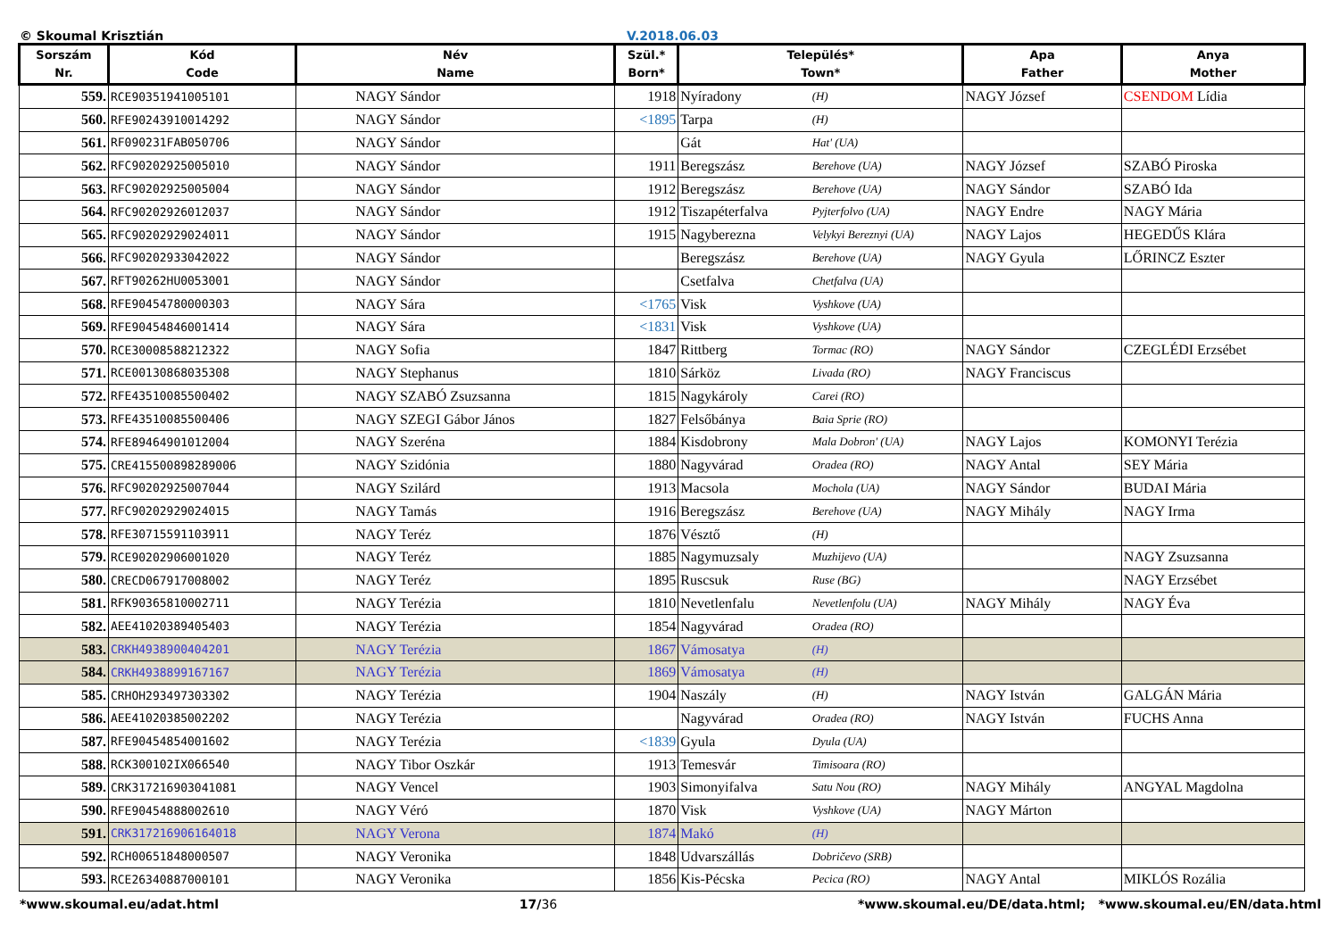© Skoumal Krisztián V.2018.06.03
| Sorszám Nr. | Kód Code | Név Name | Szül.* Born* | Település* Town* | | Apa Father | Anya Mother |
| --- | --- | --- | --- | --- | --- | --- | --- |
| 559. | RCE90351941005101 | NAGY Sándor | 1918 | Nyíradony | (H) | NAGY József | CSENDOM Lídia |
| 560. | RFE90243910014292 | NAGY Sándor | <1895 | Tarpa | (H) | | |
| 561. | RF090231FAB050706 | NAGY Sándor | | Gát | Hat' (UA) | | |
| 562. | RFC90202925005010 | NAGY Sándor | 1911 | Beregszász | Berehove (UA) | NAGY József | SZABÓ Piroska |
| 563. | RFC90202925005004 | NAGY Sándor | 1912 | Beregszász | Berehove (UA) | NAGY Sándor | SZABÓ Ida |
| 564. | RFC90202926012037 | NAGY Sándor | 1912 | Tiszapéterfalva | Pyjterfolvo (UA) | NAGY Endre | NAGY Mária |
| 565. | RFC90202929024011 | NAGY Sándor | 1915 | Nagyberezna | Velykyi Bereznyi (UA) | NAGY Lajos | HEGEDŰS Klára |
| 566. | RFC90202933042022 | NAGY Sándor | | Beregszász | Berehove (UA) | NAGY Gyula | LŐRINCZ Eszter |
| 567. | RFT90262HU0053001 | NAGY Sándor | | Csetfalva | Chetfalva (UA) | | |
| 568. | RFE90454780000303 | NAGY Sára | <1765 | Visk | Vyshkove (UA) | | |
| 569. | RFE90454846001414 | NAGY Sára | <1831 | Visk | Vyshkove (UA) | | |
| 570. | RCE30008588212322 | NAGY Sofia | 1847 | Rittberg | Tormac (RO) | NAGY Sándor | CZEGLÉDI Erzsébet |
| 571. | RCE00130868035308 | NAGY Stephanus | 1810 | Sárköz | Livada (RO) | NAGY Franciscus | |
| 572. | RFE43510085500402 | NAGY SZABÓ Zsuzsanna | 1815 | Nagykároly | Carei (RO) | | |
| 573. | RFE43510085500406 | NAGY SZEGI Gábor János | 1827 | Felsőbánya | Baia Sprie (RO) | | |
| 574. | RFE89464901012004 | NAGY Szeréna | 1884 | Kisdobrony | Mala Dobron' (UA) | NAGY Lajos | KOMONYI Terézia |
| 575. | CRE415500898289006 | NAGY Szidónia | 1880 | Nagyvárad | Oradea (RO) | NAGY Antal | SEY Mária |
| 576. | RFC90202925007044 | NAGY Szilárd | 1913 | Macsola | Mochola (UA) | NAGY Sándor | BUDAI Mária |
| 577. | RFC90202929024015 | NAGY Tamás | 1916 | Beregszász | Berehove (UA) | NAGY Mihály | NAGY Irma |
| 578. | RFE30715591103911 | NAGY Teréz | 1876 | Vésztő | (H) | | |
| 579. | RCE90202906001020 | NAGY Teréz | 1885 | Nagymuzsaly | Muzhijevo (UA) | | NAGY Zsuzsanna |
| 580. | CRECD067917008002 | NAGY Teréz | 1895 | Ruscsuk | Ruse (BG) | | NAGY Erzsébet |
| 581. | RFK90365810002711 | NAGY Terézia | 1810 | Nevetlenfalu | Nevetlenfolu (UA) | NAGY Mihály | NAGY Éva |
| 582. | AEE41020389405403 | NAGY Terézia | 1854 | Nagyvárad | Oradea (RO) | | |
| 583. | CRKH4938900404201 | NAGY Terézia | 1867 | Vámosatya | (H) | | |
| 584. | CRKH4938899167167 | NAGY Terézia | 1869 | Vámosatya | (H) | | |
| 585. | CRHOH293497303302 | NAGY Terézia | 1904 | Naszály | (H) | NAGY István | GALGÁN Mária |
| 586. | AEE41020385002202 | NAGY Terézia | | Nagyvárad | Oradea (RO) | NAGY István | FUCHS Anna |
| 587. | RFE90454854001602 | NAGY Terézia | <1839 | Gyula | Dyula (UA) | | |
| 588. | RCK300102IX066540 | NAGY Tibor Oszkár | 1913 | Temesvár | Timisoara (RO) | | |
| 589. | CRK317216903041081 | NAGY Vencel | 1903 | Simonyifalva | Satu Nou (RO) | NAGY Mihály | ANGYAL Magdolna |
| 590. | RFE90454888002610 | NAGY Véró | 1870 | Visk | Vyshkove (UA) | NAGY Márton | |
| 591. | CRK317216906164018 | NAGY Verona | 1874 | Makó | (H) | | |
| 592. | RCH00651848000507 | NAGY Veronika | 1848 | Udvarszállás | Dobričevo (SRB) | | |
| 593. | RCE26340887000101 | NAGY Veronika | 1856 | Kis-Pécska | Pecica (RO) | NAGY Antal | MIKLÓS Rozália |
*www.skoumal.eu/adat.html 17/36 *www.skoumal.eu/DE/data.html; *www.skoumal.eu/EN/data.html